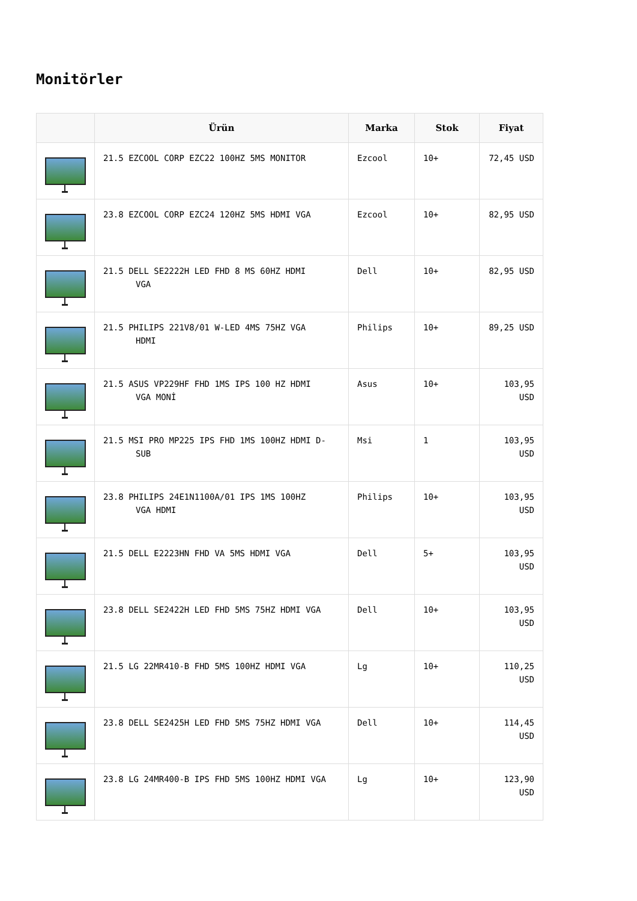Monitörler
| | Ürün | Marka | Stok | Fiyat |
| --- | --- | --- | --- | --- |
| | 21.5 EZCOOL CORP EZC22 100HZ 5MS MONITOR | Ezcool | 10+ | 72,45 USD |
| | 23.8 EZCOOL CORP EZC24 120HZ 5MS HDMI VGA | Ezcool | 10+ | 82,95 USD |
| | 21.5 DELL SE2222H LED FHD 8 MS 60HZ HDMI VGA | Dell | 10+ | 82,95 USD |
| | 21.5 PHILIPS 221V8/01 W-LED 4MS 75HZ VGA HDMI | Philips | 10+ | 89,25 USD |
| | 21.5 ASUS VP229HF FHD 1MS IPS 100 HZ HDMI VGA MONİ | Asus | 10+ | 103,95 USD |
| | 21.5 MSI PRO MP225 IPS FHD 1MS 100HZ HDMI D- SUB | Msi | 1 | 103,95 USD |
| | 23.8 PHILIPS 24E1N1100A/01 IPS 1MS 100HZ VGA HDMI | Philips | 10+ | 103,95 USD |
| | 21.5 DELL E2223HN FHD VA 5MS HDMI VGA | Dell | 5+ | 103,95 USD |
| | 23.8 DELL SE2422H LED FHD 5MS 75HZ HDMI VGA | Dell | 10+ | 103,95 USD |
| | 21.5 LG 22MR410-B FHD 5MS 100HZ HDMI VGA | Lg | 10+ | 110,25 USD |
| | 23.8 DELL SE2425H LED FHD 5MS 75HZ HDMI VGA | Dell | 10+ | 114,45 USD |
| | 23.8 LG 24MR400-B IPS FHD 5MS 100HZ HDMI VGA | Lg | 10+ | 123,90 USD |